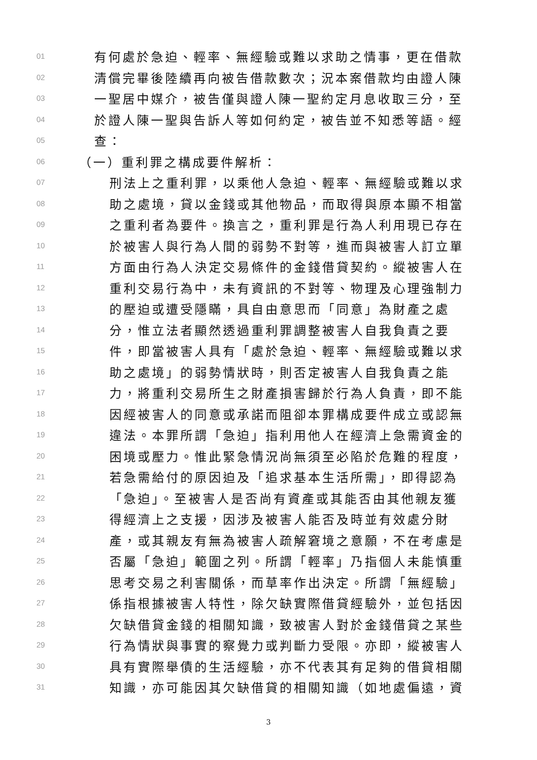01 有何處於急迫、輕率、無經驗或難以求助之情事，更在借款
02 清償完畢後陸續再向被告借款數次；況本案借款均由證人陳
03 一聖居中媒介，被告僅與證人陳一聖約定月息收取三分，至
04 於證人陳一聖與告訴人等如何約定，被告並不知悉等語。經
05 查：
06 （一）重利罪之構成要件解析：
07 刑法上之重利罪，以乘他人急迫、輕率、無經驗或難以求
08 助之處境，貸以金錢或其他物品，而取得與原本顯不相當
09 之重利者為要件。換言之，重利罪是行為人利用現已存在
10 於被害人與行為人間的弱勢不對等，進而與被害人訂立單
11 方面由行為人決定交易條件的金錢借貸契約。縱被害人在
12 重利交易行為中，未有資訊的不對等、物理及心理強制力
13 的壓迫或遭受隱瞞，具自由意思而「同意」為財產之處
14 分，惟立法者顯然透過重利罪調整被害人自我負責之要
15 件，即當被害人具有「處於急迫、輕率、無經驗或難以求
16 助之處境」的弱勢情狀時，則否定被害人自我負責之能
17 力，將重利交易所生之財產損害歸於行為人負責，即不能
18 因經被害人的同意或承諾而阻卻本罪構成要件成立或認無
19 違法。本罪所謂「急迫」指利用他人在經濟上急需資金的
20 困境或壓力。惟此緊急情況尚無須至必陷於危難的程度，
21 若急需給付的原因迫及「追求基本生活所需」，即得認為
22 「急迫」。至被害人是否尚有資產或其能否由其他親友獲
23 得經濟上之支援，因涉及被害人能否及時並有效處分財
24 產，或其親友有無為被害人疏解窘境之意願，不在考慮是
25 否屬「急迫」範圍之列。所謂「輕率」乃指個人未能慎重
26 思考交易之利害關係，而草率作出決定。所謂「無經驗」
27 係指根據被害人特性，除欠缺實際借貸經驗外，並包括因
28 欠缺借貸金錢的相關知識，致被害人對於金錢借貸之某些
29 行為情狀與事實的察覺力或判斷力受限。亦即，縱被害人
30 具有實際舉債的生活經驗，亦不代表其有足夠的借貸相關
31 知識，亦可能因其欠缺借貸的相關知識（如地處偏遠，資
3